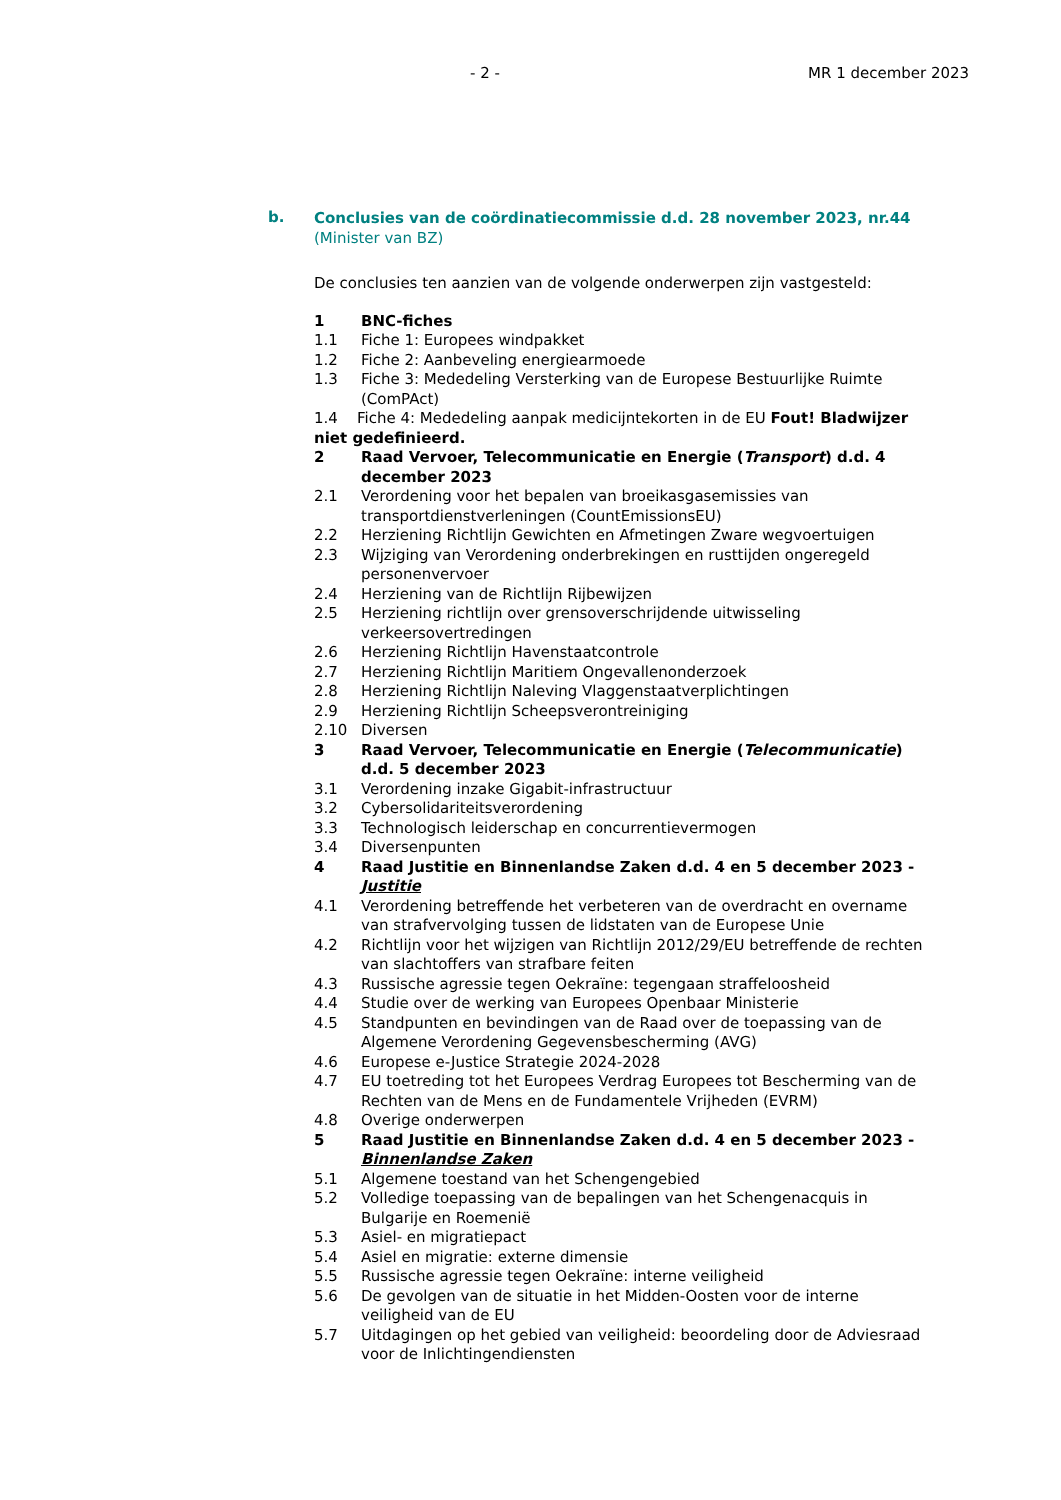- 2 - MR 1 december 2023
b.
Conclusies van de coördinatiecommissie d.d. 28 november 2023, nr.44 (Minister van BZ)
De conclusies ten aanzien van de volgende onderwerpen zijn vastgesteld:
1 BNC-fiches
1.1 Fiche 1: Europees windpakket
1.2 Fiche 2: Aanbeveling energiearmoede
1.3 Fiche 3: Mededeling Versterking van de Europese Bestuurlijke Ruimte (ComPAct)
1.4 Fiche 4: Mededeling aanpak medicijntekorten in de EU Fout! Bladwijzer niet gedefinieerd.
2 Raad Vervoer, Telecommunicatie en Energie (Transport) d.d. 4 december 2023
2.1 Verordening voor het bepalen van broeikasgasemissies van transportdienstverleningen (CountEmissionsEU)
2.2 Herziening Richtlijn Gewichten en Afmetingen Zware wegvoertuigen
2.3 Wijziging van Verordening onderbrekingen en rusttijden ongeregeld personenvervoer
2.4 Herziening van de Richtlijn Rijbewijzen
2.5 Herziening richtlijn over grensoverschrijdende uitwisseling verkeersovertredingen
2.6 Herziening Richtlijn Havenstaatcontrole
2.7 Herziening Richtlijn Maritiem Ongevallenonderzoek
2.8 Herziening Richtlijn Naleving Vlaggenstaatverplichtingen
2.9 Herziening Richtlijn Scheepsverontreiniging
2.10 Diversen
3 Raad Vervoer, Telecommunicatie en Energie (Telecommunicatie) d.d. 5 december 2023
3.1 Verordening inzake Gigabit-infrastructuur
3.2 Cybersolidariteitsverordening
3.3 Technologisch leiderschap en concurrentievermogen
3.4 Diversenpunten
4 Raad Justitie en Binnenlandse Zaken d.d. 4 en 5 december 2023 - Justitie
4.1 Verordening betreffende het verbeteren van de overdracht en overname van strafvervolging tussen de lidstaten van de Europese Unie
4.2 Richtlijn voor het wijzigen van Richtlijn 2012/29/EU betreffende de rechten van slachtoffers van strafbare feiten
4.3 Russische agressie tegen Oekraïne: tegengaan straffeloosheid
4.4 Studie over de werking van Europees Openbaar Ministerie
4.5 Standpunten en bevindingen van de Raad over de toepassing van de Algemene Verordening Gegevensbescherming (AVG)
4.6 Europese e-Justice Strategie 2024-2028
4.7 EU toetreding tot het Europees Verdrag Europees tot Bescherming van de Rechten van de Mens en de Fundamentele Vrijheden (EVRM)
4.8 Overige onderwerpen
5 Raad Justitie en Binnenlandse Zaken d.d. 4 en 5 december 2023 - Binnenlandse Zaken
5.1 Algemene toestand van het Schengengebied
5.2 Volledige toepassing van de bepalingen van het Schengenacquis in Bulgarije en Roemenië
5.3 Asiel- en migratiepact
5.4 Asiel en migratie: externe dimensie
5.5 Russische agressie tegen Oekraïne: interne veiligheid
5.6 De gevolgen van de situatie in het Midden-Oosten voor de interne veiligheid van de EU
5.7 Uitdagingen op het gebied van veiligheid: beoordeling door de Adviesraad voor de Inlichtingendiensten